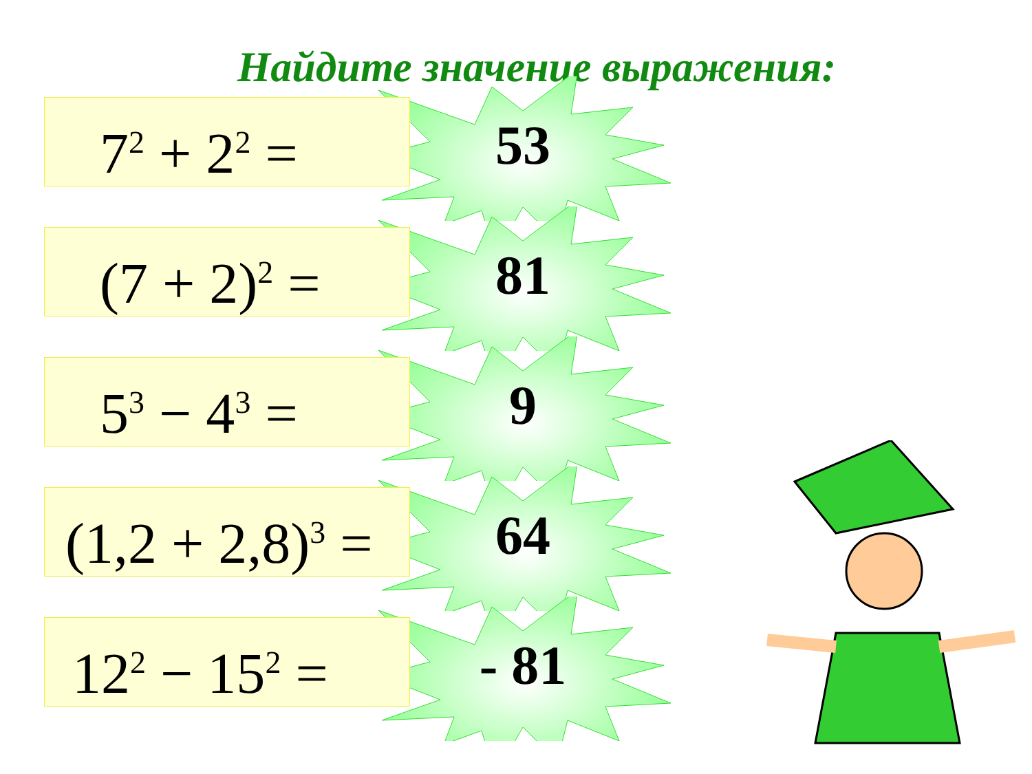Найдите значение выражения:
7<sup>2</sup> + 2<sup>2</sup> = 53
(7 + 2)<sup>2</sup> = 81
5<sup>3</sup> − 4<sup>3</sup> = 9
(1,2 + 2,8)<sup>3</sup> =
64
12<sup>2</sup> − 15<sup>2</sup> =
- 81